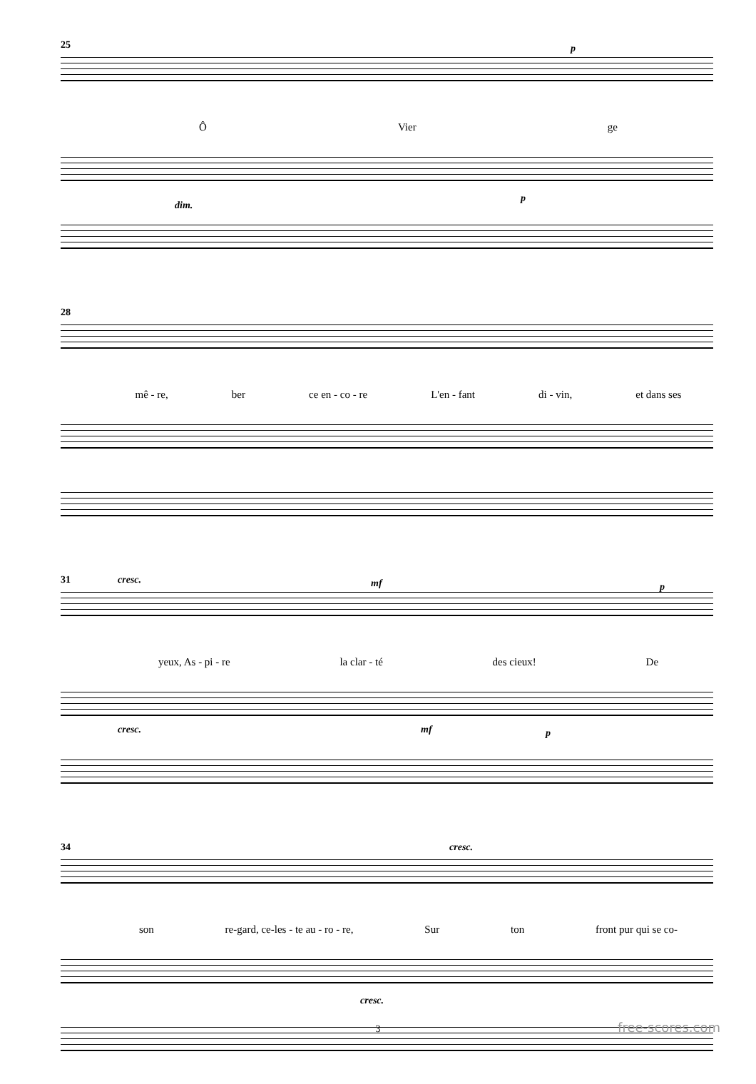25 p
Ô Vier ge
dim.
p
28
mê - re, ber ce en - co - re L'en - fant di - vin, et dans ses
31 cresc. mf p
yeux, As - pi - re la clar - té des cieux! De
cresc. mf p
34 cresc.
son re-gard, ce-les - te au - ro - re, Sur ton front pur qui se co-
cresc.
3 free-scores.com